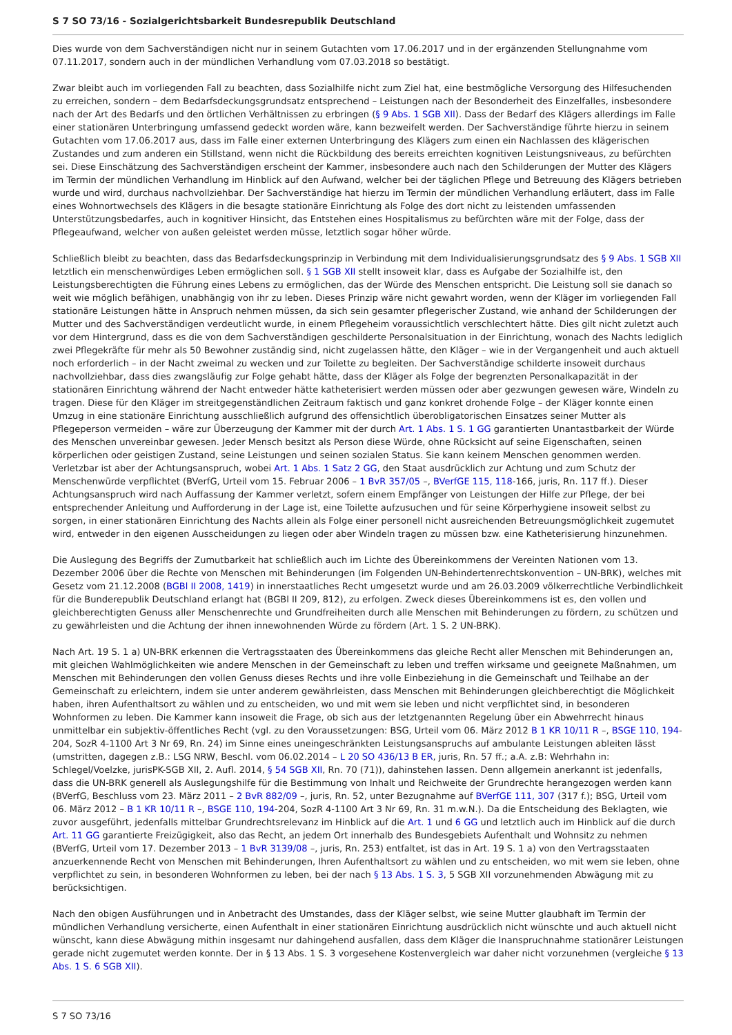S 7 SO 73/16 - Sozialgerichtsbarkeit Bundesrepublik Deutschland
Dies wurde von dem Sachverständigen nicht nur in seinem Gutachten vom 17.06.2017 und in der ergänzenden Stellungnahme vom 07.11.2017, sondern auch in der mündlichen Verhandlung vom 07.03.2018 so bestätigt.
Zwar bleibt auch im vorliegenden Fall zu beachten, dass Sozialhilfe nicht zum Ziel hat, eine bestmögliche Versorgung des Hilfesuchenden zu erreichen, sondern – dem Bedarfsdeckungsgrundsatz entsprechend – Leistungen nach der Besonderheit des Einzelfalles, insbesondere nach der Art des Bedarfs und den örtlichen Verhältnissen zu erbringen (§ 9 Abs. 1 SGB XII). Dass der Bedarf des Klägers allerdings im Falle einer stationären Unterbringung umfassend gedeckt worden wäre, kann bezweifelt werden. Der Sachverständige führte hierzu in seinem Gutachten vom 17.06.2017 aus, dass im Falle einer externen Unterbringung des Klägers zum einen ein Nachlassen des klägerischen Zustandes und zum anderen ein Stillstand, wenn nicht die Rückbildung des bereits erreichten kognitiven Leistungsniveaus, zu befürchten sei. Diese Einschätzung des Sachverständigen erscheint der Kammer, insbesondere auch nach den Schilderungen der Mutter des Klägers im Termin der mündlichen Verhandlung im Hinblick auf den Aufwand, welcher bei der täglichen Pflege und Betreuung des Klägers betrieben wurde und wird, durchaus nachvollziehbar. Der Sachverständige hat hierzu im Termin der mündlichen Verhandlung erläutert, dass im Falle eines Wohnortwechsels des Klägers in die besagte stationäre Einrichtung als Folge des dort nicht zu leistenden umfassenden Unterstützungsbedarfes, auch in kognitiver Hinsicht, das Entstehen eines Hospitalismus zu befürchten wäre mit der Folge, dass der Pflegeaufwand, welcher von außen geleistet werden müsse, letztlich sogar höher würde.
Schließlich bleibt zu beachten, dass das Bedarfsdeckungsprinzip in Verbindung mit dem Individualisierungsgrundsatz des § 9 Abs. 1 SGB XII letztlich ein menschenwürdiges Leben ermöglichen soll. § 1 SGB XII stellt insoweit klar, dass es Aufgabe der Sozialhilfe ist, den Leistungsberechtigten die Führung eines Lebens zu ermöglichen, das der Würde des Menschen entspricht. Die Leistung soll sie danach so weit wie möglich befähigen, unabhängig von ihr zu leben. Dieses Prinzip wäre nicht gewahrt worden, wenn der Kläger im vorliegenden Fall stationäre Leistungen hätte in Anspruch nehmen müssen, da sich sein gesamter pflegerischer Zustand, wie anhand der Schilderungen der Mutter und des Sachverständigen verdeutlicht wurde, in einem Pflegeheim voraussichtlich verschlechtert hätte. Dies gilt nicht zuletzt auch vor dem Hintergrund, dass es die von dem Sachverständigen geschilderte Personalsituation in der Einrichtung, wonach des Nachts lediglich zwei Pflegekräfte für mehr als 50 Bewohner zuständig sind, nicht zugelassen hätte, den Kläger – wie in der Vergangenheit und auch aktuell noch erforderlich – in der Nacht zweimal zu wecken und zur Toilette zu begleiten. Der Sachverständige schilderte insoweit durchaus nachvollziehbar, dass dies zwangsläufig zur Folge gehabt hätte, dass der Kläger als Folge der begrenzten Personalkapazität in der stationären Einrichtung während der Nacht entweder hätte katheterisiert werden müssen oder aber gezwungen gewesen wäre, Windeln zu tragen. Diese für den Kläger im streitgegenständlichen Zeitraum faktisch und ganz konkret drohende Folge – der Kläger konnte einen Umzug in eine stationäre Einrichtung ausschließlich aufgrund des offensichtlich überobligatorischen Einsatzes seiner Mutter als Pflegeperson vermeiden – wäre zur Überzeugung der Kammer mit der durch Art. 1 Abs. 1 S. 1 GG garantierten Unantastbarkeit der Würde des Menschen unvereinbar gewesen. Jeder Mensch besitzt als Person diese Würde, ohne Rücksicht auf seine Eigenschaften, seinen körperlichen oder geistigen Zustand, seine Leistungen und seinen sozialen Status. Sie kann keinem Menschen genommen werden. Verletzbar ist aber der Achtungsanspruch, wobei Art. 1 Abs. 1 Satz 2 GG, den Staat ausdrücklich zur Achtung und zum Schutz der Menschenwürde verpflichtet (BVerfG, Urteil vom 15. Februar 2006 – 1 BvR 357/05 –, BVerfGE 115, 118-166, juris, Rn. 117 ff.). Dieser Achtungsanspruch wird nach Auffassung der Kammer verletzt, sofern einem Empfänger von Leistungen der Hilfe zur Pflege, der bei entsprechender Anleitung und Aufforderung in der Lage ist, eine Toilette aufzusuchen und für seine Körperhygiene insoweit selbst zu sorgen, in einer stationären Einrichtung des Nachts allein als Folge einer personell nicht ausreichenden Betreuungsmöglichkeit zugemutet wird, entweder in den eigenen Ausscheidungen zu liegen oder aber Windeln tragen zu müssen bzw. eine Katheterisierung hinzunehmen.
Die Auslegung des Begriffs der Zumutbarkeit hat schließlich auch im Lichte des Übereinkommens der Vereinten Nationen vom 13. Dezember 2006 über die Rechte von Menschen mit Behinderungen (im Folgenden UN-Behindertenrechtskonvention – UN-BRK), welches mit Gesetz vom 21.12.2008 (BGBl II 2008, 1419) in innerstaatliches Recht umgesetzt wurde und am 26.03.2009 völkerrechtliche Verbindlichkeit für die Bunderepublik Deutschland erlangt hat (BGBl II 209, 812), zu erfolgen. Zweck dieses Übereinkommens ist es, den vollen und gleichberechtigten Genuss aller Menschenrechte und Grundfreiheiten durch alle Menschen mit Behinderungen zu fördern, zu schützen und zu gewährleisten und die Achtung der ihnen innewohnenden Würde zu fördern (Art. 1 S. 2 UN-BRK).
Nach Art. 19 S. 1 a) UN-BRK erkennen die Vertragsstaaten des Übereinkommens das gleiche Recht aller Menschen mit Behinderungen an, mit gleichen Wahlmöglichkeiten wie andere Menschen in der Gemeinschaft zu leben und treffen wirksame und geeignete Maßnahmen, um Menschen mit Behinderungen den vollen Genuss dieses Rechts und ihre volle Einbeziehung in die Gemeinschaft und Teilhabe an der Gemeinschaft zu erleichtern, indem sie unter anderem gewährleisten, dass Menschen mit Behinderungen gleichberechtigt die Möglichkeit haben, ihren Aufenthaltsort zu wählen und zu entscheiden, wo und mit wem sie leben und nicht verpflichtet sind, in besonderen Wohnformen zu leben. Die Kammer kann insoweit die Frage, ob sich aus der letztgenannten Regelung über ein Abwehrrecht hinaus unmittelbar ein subjektiv-öffentliches Recht (vgl. zu den Voraussetzungen: BSG, Urteil vom 06. März 2012 B 1 KR 10/11 R –, BSGE 110, 194-204, SozR 4-1100 Art 3 Nr 69, Rn. 24) im Sinne eines uneingeschränkten Leistungsanspruchs auf ambulante Leistungen ableiten lässt (umstritten, dagegen z.B.: LSG NRW, Beschl. vom 06.02.2014 – L 20 SO 436/13 B ER, juris, Rn. 57 ff.; a.A. z.B: Wehrhahn in: Schlegel/Voelzke, jurisPK-SGB XII, 2. Aufl. 2014, § 54 SGB XII, Rn. 70 (71)), dahinstehen lassen. Denn allgemein anerkannt ist jedenfalls, dass die UN-BRK generell als Auslegungshilfe für die Bestimmung von Inhalt und Reichweite der Grundrechte herangezogen werden kann (BVerfG, Beschluss vom 23. März 2011 – 2 BvR 882/09 –, juris, Rn. 52, unter Bezugnahme auf BVerfGE 111, 307 (317 f.); BSG, Urteil vom 06. März 2012 – B 1 KR 10/11 R –, BSGE 110, 194-204, SozR 4-1100 Art 3 Nr 69, Rn. 31 m.w.N.). Da die Entscheidung des Beklagten, wie zuvor ausgeführt, jedenfalls mittelbar Grundrechtsrelevanz im Hinblick auf die Art. 1 und 6 GG und letztlich auch im Hinblick auf die durch Art. 11 GG garantierte Freizügigkeit, also das Recht, an jedem Ort innerhalb des Bundesgebiets Aufenthalt und Wohnsitz zu nehmen (BVerfG, Urteil vom 17. Dezember 2013 – 1 BvR 3139/08 –, juris, Rn. 253) entfaltet, ist das in Art. 19 S. 1 a) von den Vertragsstaaten anzuerkennende Recht von Menschen mit Behinderungen, Ihren Aufenthaltsort zu wählen und zu entscheiden, wo mit wem sie leben, ohne verpflichtet zu sein, in besonderen Wohnformen zu leben, bei der nach § 13 Abs. 1 S. 3, 5 SGB XII vorzunehmenden Abwägung mit zu berücksichtigen.
Nach den obigen Ausführungen und in Anbetracht des Umstandes, dass der Kläger selbst, wie seine Mutter glaubhaft im Termin der mündlichen Verhandlung versicherte, einen Aufenthalt in einer stationären Einrichtung ausdrücklich nicht wünschte und auch aktuell nicht wünscht, kann diese Abwägung mithin insgesamt nur dahingehend ausfallen, dass dem Kläger die Inanspruchnahme stationärer Leistungen gerade nicht zugemutet werden konnte. Der in § 13 Abs. 1 S. 3 vorgesehene Kostenvergleich war daher nicht vorzunehmen (vergleiche § 13 Abs. 1 S. 6 SGB XII).
S 7 SO 73/16